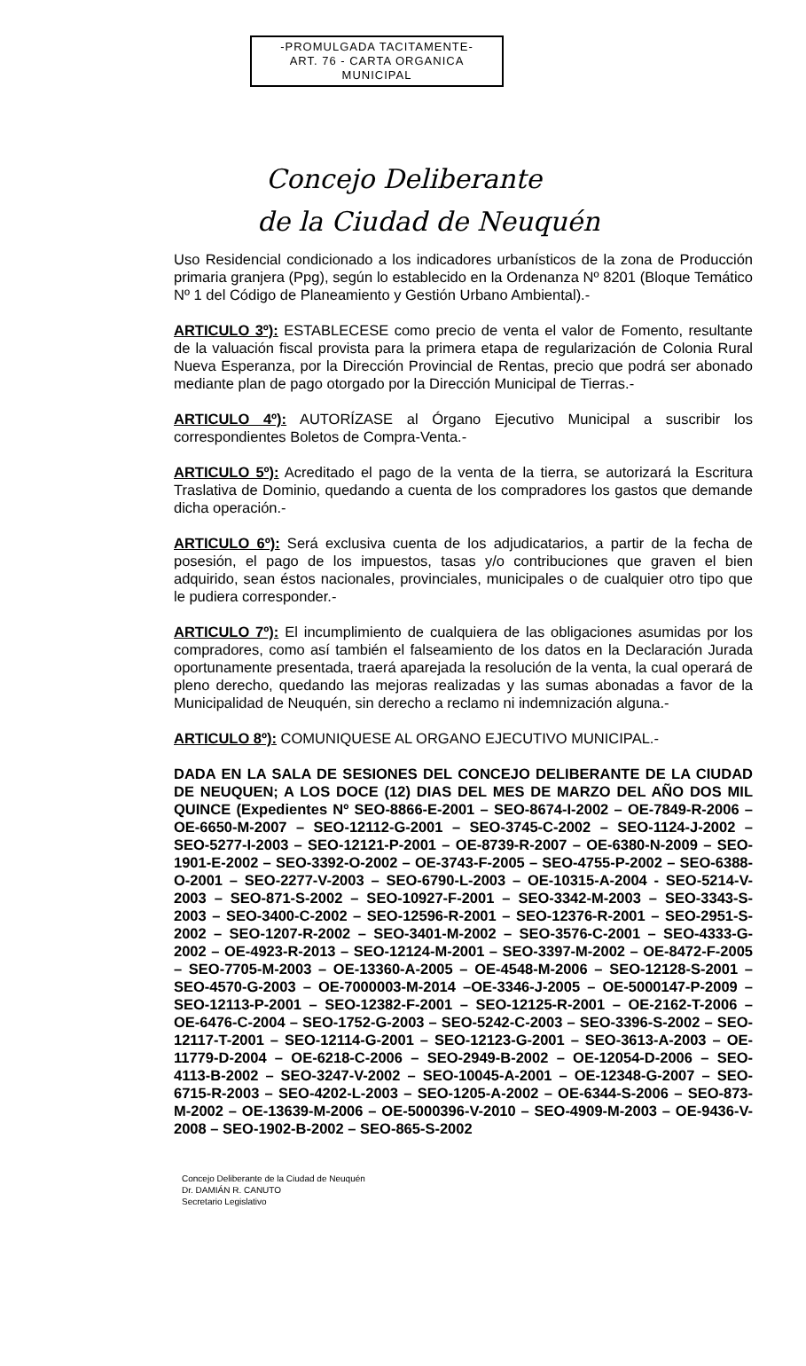-PROMULGADA TACITAMENTE-
ART. 76 - CARTA ORGANICA
MUNICIPAL
Concejo Deliberante
de la Ciudad de Neuquén
Uso Residencial condicionado a los indicadores urbanísticos de la zona de Producción primaria granjera (Ppg), según lo establecido en la Ordenanza Nº 8201 (Bloque Temático Nº 1 del Código de Planeamiento y Gestión Urbano Ambiental).-
ARTICULO 3º): ESTABLECESE como precio de venta el valor de Fomento, resultante de la valuación fiscal provista para la primera etapa de regularización de Colonia Rural Nueva Esperanza, por la Dirección Provincial de Rentas, precio que podrá ser abonado mediante plan de pago otorgado por la Dirección Municipal de Tierras.-
ARTICULO 4º): AUTORÍZASE al Órgano Ejecutivo Municipal a suscribir los correspondientes Boletos de Compra-Venta.-
ARTICULO 5º): Acreditado el pago de la venta de la tierra, se autorizará la Escritura Traslativa de Dominio, quedando a cuenta de los compradores los gastos que demande dicha operación.-
ARTICULO 6º): Será exclusiva cuenta de los adjudicatarios, a partir de la fecha de posesión, el pago de los impuestos, tasas y/o contribuciones que graven el bien adquirido, sean éstos nacionales, provinciales, municipales o de cualquier otro tipo que le pudiera corresponder.-
ARTICULO 7º): El incumplimiento de cualquiera de las obligaciones asumidas por los compradores, como así también el falseamiento de los datos en la Declaración Jurada oportunamente presentada, traerá aparejada la resolución de la venta, la cual operará de pleno derecho, quedando las mejoras realizadas y las sumas abonadas a favor de la Municipalidad de Neuquén, sin derecho a reclamo ni indemnización alguna.-
ARTICULO 8º): COMUNIQUESE AL ORGANO EJECUTIVO MUNICIPAL.-
DADA EN LA SALA DE SESIONES DEL CONCEJO DELIBERANTE DE LA CIUDAD DE NEUQUEN; A LOS DOCE (12) DIAS DEL MES DE MARZO DEL AÑO DOS MIL QUINCE (Expedientes Nº SEO-8866-E-2001 – SEO-8674-I-2002 – OE-7849-R-2006 – OE-6650-M-2007 – SEO-12112-G-2001 – SEO-3745-C-2002 – SEO-1124-J-2002 – SEO-5277-I-2003 – SEO-12121-P-2001 – OE-8739-R-2007 – OE-6380-N-2009 – SEO-1901-E-2002 – SEO-3392-O-2002 – OE-3743-F-2005 – SEO-4755-P-2002 – SEO-6388-O-2001 – SEO-2277-V-2003 – SEO-6790-L-2003 – OE-10315-A-2004 - SEO-5214-V-2003 – SEO-871-S-2002 – SEO-10927-F-2001 – SEO-3342-M-2003 – SEO-3343-S-2003 – SEO-3400-C-2002 – SEO-12596-R-2001 – SEO-12376-R-2001 – SEO-2951-S-2002 – SEO-1207-R-2002 – SEO-3401-M-2002 – SEO-3576-C-2001 – SEO-4333-G-2002 – OE-4923-R-2013 – SEO-12124-M-2001 – SEO-3397-M-2002 – OE-8472-F-2005 – SEO-7705-M-2003 – OE-13360-A-2005 – OE-4548-M-2006 – SEO-12128-S-2001 – SEO-4570-G-2003 – OE-7000003-M-2014 –OE-3346-J-2005 – OE-5000147-P-2009 – SEO-12113-P-2001 – SEO-12382-F-2001 – SEO-12125-R-2001 – OE-2162-T-2006 – OE-6476-C-2004 – SEO-1752-G-2003 – SEO-5242-C-2003 – SEO-3396-S-2002 – SEO-12117-T-2001 – SEO-12114-G-2001 – SEO-12123-G-2001 – SEO-3613-A-2003 – OE-11779-D-2004 – OE-6218-C-2006 – SEO-2949-B-2002 – OE-12054-D-2006 – SEO-4113-B-2002 – SEO-3247-V-2002 – SEO-10045-A-2001 – OE-12348-G-2007 – SEO-6715-R-2003 – SEO-4202-L-2003 – SEO-1205-A-2002 – OE-6344-S-2006 – SEO-873-M-2002 – OE-13639-M-2006 – OE-5000396-V-2010 – SEO-4909-M-2003 – OE-9436-V-2008 – SEO-1902-B-2002 – SEO-865-S-2002
Concejo Deliberante de la Ciudad de Neuquén
Dr. DAMIÁN R. CANUTO
Secretario Legislativo